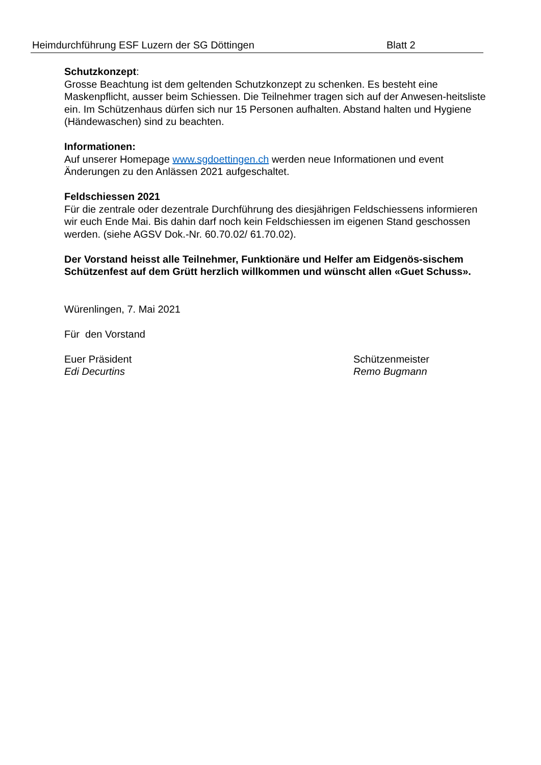Heimdurchführung ESF Luzern der SG Döttingen Blatt 2
Schutzkonzept:
Grosse Beachtung ist dem geltenden Schutzkonzept zu schenken. Es besteht eine Maskenpflicht, ausser beim Schiessen. Die Teilnehmer tragen sich auf der Anwesen-heitsliste ein. Im Schützenhaus dürfen sich nur 15 Personen aufhalten. Abstand halten und Hygiene (Händewaschen) sind zu beachten.
Informationen:
Auf unserer Homepage www.sgdoettingen.ch werden neue Informationen und event Änderungen zu den Anlässen 2021 aufgeschaltet.
Feldschiessen 2021
Für die zentrale oder dezentrale Durchführung des diesjährigen Feldschiessens informieren wir euch Ende Mai. Bis dahin darf noch kein Feldschiessen im eigenen Stand geschossen werden. (siehe AGSV Dok.-Nr. 60.70.02/ 61.70.02).
Der Vorstand heisst alle Teilnehmer, Funktionäre und Helfer am Eidgenös-sischem Schützenfest auf dem Grütt herzlich willkommen und wünscht allen «Guet Schuss».
Würenlingen, 7. Mai 2021
Für den Vorstand
Euer Präsident
Edi Decurtins
Schützenmeister
Remo Bugmann